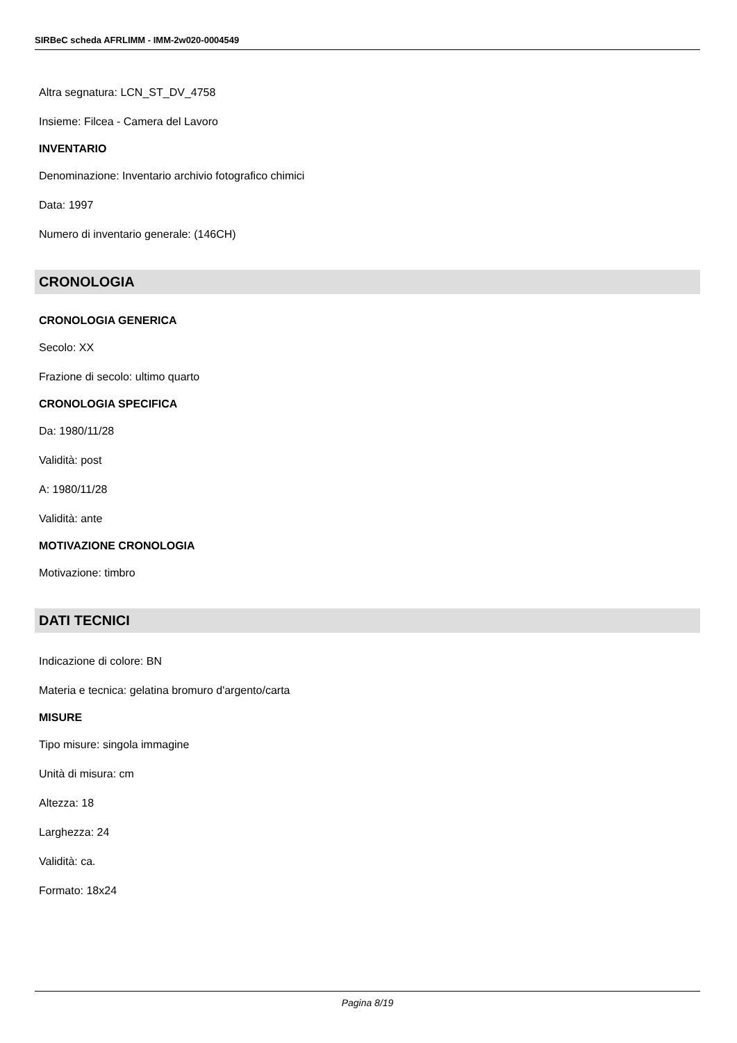SIRBeC scheda AFRLIMM - IMM-2w020-0004549
Altra segnatura: LCN_ST_DV_4758
Insieme: Filcea - Camera del Lavoro
INVENTARIO
Denominazione: Inventario archivio fotografico chimici
Data: 1997
Numero di inventario generale: (146CH)
CRONOLOGIA
CRONOLOGIA GENERICA
Secolo: XX
Frazione di secolo: ultimo quarto
CRONOLOGIA SPECIFICA
Da: 1980/11/28
Validità: post
A: 1980/11/28
Validità: ante
MOTIVAZIONE CRONOLOGIA
Motivazione: timbro
DATI TECNICI
Indicazione di colore: BN
Materia e tecnica: gelatina bromuro d'argento/carta
MISURE
Tipo misure: singola immagine
Unità di misura: cm
Altezza: 18
Larghezza: 24
Validità: ca.
Formato: 18x24
Pagina 8/19